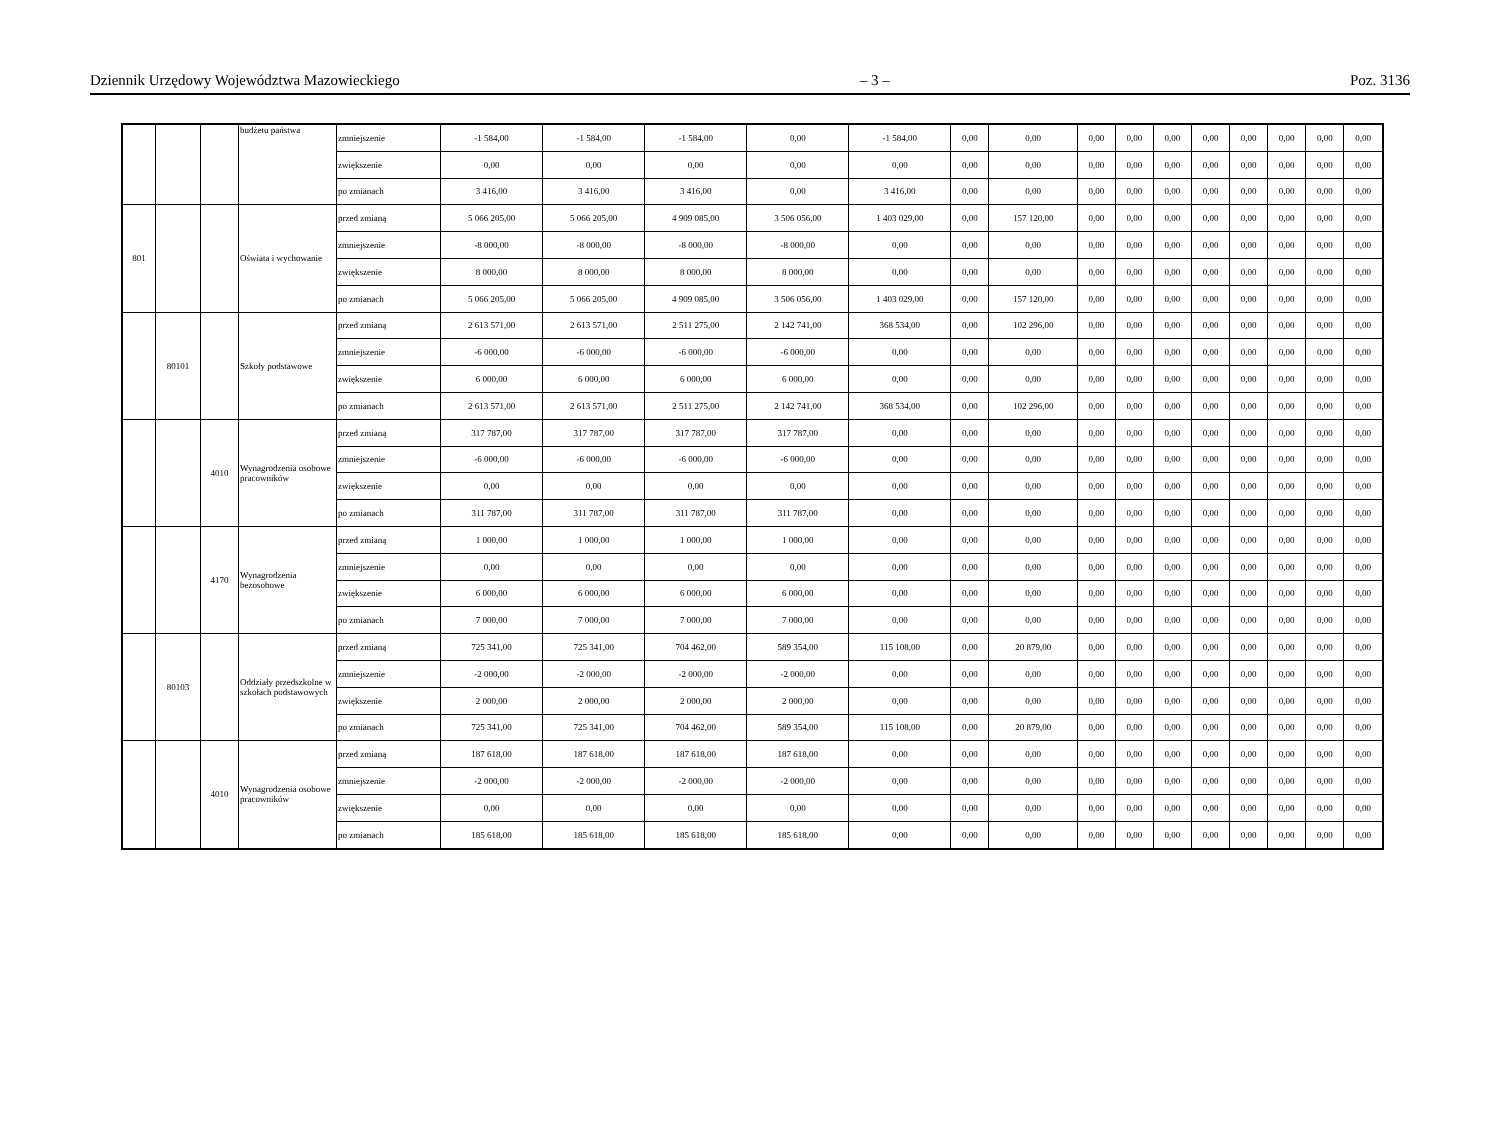Dziennik Urzędowy Województwa Mazowieckiego – 3 – Poz. 3136
| | | | budżetu państwa | zmniejszenie | -1 584,00 | -1 584,00 | -1 584,00 | 0,00 | -1 584,00 | 0,00 | 0,00 | 0,00 | 0,00 | 0,00 | 0,00 | 0,00 | 0,00 | 0,00 | 0,00 |
| | | | | zwiększenie | 0,00 | 0,00 | 0,00 | 0,00 | 0,00 | 0,00 | 0,00 | 0,00 | 0,00 | 0,00 | 0,00 | 0,00 | 0,00 | 0,00 | 0,00 |
| | | | | po zmianach | 3 416,00 | 3 416,00 | 3 416,00 | 0,00 | 3 416,00 | 0,00 | 0,00 | 0,00 | 0,00 | 0,00 | 0,00 | 0,00 | 0,00 | 0,00 | 0,00 |
| 801 | | | Oświata i wychowanie | przed zmianą | 5 066 205,00 | 5 066 205,00 | 4 909 085,00 | 3 506 056,00 | 1 403 029,00 | 0,00 | 157 120,00 | 0,00 | 0,00 | 0,00 | 0,00 | 0,00 | 0,00 | 0,00 | 0,00 |
| | | | | zmniejszenie | -8 000,00 | -8 000,00 | -8 000,00 | -8 000,00 | 0,00 | 0,00 | 0,00 | 0,00 | 0,00 | 0,00 | 0,00 | 0,00 | 0,00 | 0,00 | 0,00 |
| | | | | zwiększenie | 8 000,00 | 8 000,00 | 8 000,00 | 8 000,00 | 0,00 | 0,00 | 0,00 | 0,00 | 0,00 | 0,00 | 0,00 | 0,00 | 0,00 | 0,00 | 0,00 |
| | | | | po zmianach | 5 066 205,00 | 5 066 205,00 | 4 909 085,00 | 3 506 056,00 | 1 403 029,00 | 0,00 | 157 120,00 | 0,00 | 0,00 | 0,00 | 0,00 | 0,00 | 0,00 | 0,00 | 0,00 |
| | 80101 | | Szkoły podstawowe | przed zmianą | 2 613 571,00 | 2 613 571,00 | 2 511 275,00 | 2 142 741,00 | 368 534,00 | 0,00 | 102 296,00 | 0,00 | 0,00 | 0,00 | 0,00 | 0,00 | 0,00 | 0,00 | 0,00 |
| | | | | zmniejszenie | -6 000,00 | -6 000,00 | -6 000,00 | -6 000,00 | 0,00 | 0,00 | 0,00 | 0,00 | 0,00 | 0,00 | 0,00 | 0,00 | 0,00 | 0,00 | 0,00 |
| | | | | zwiększenie | 6 000,00 | 6 000,00 | 6 000,00 | 6 000,00 | 0,00 | 0,00 | 0,00 | 0,00 | 0,00 | 0,00 | 0,00 | 0,00 | 0,00 | 0,00 | 0,00 |
| | | | | po zmianach | 2 613 571,00 | 2 613 571,00 | 2 511 275,00 | 2 142 741,00 | 368 534,00 | 0,00 | 102 296,00 | 0,00 | 0,00 | 0,00 | 0,00 | 0,00 | 0,00 | 0,00 | 0,00 |
| | | 4010 | Wynagrodzenia osobowe pracowników | przed zmianą | 317 787,00 | 317 787,00 | 317 787,00 | 317 787,00 | 0,00 | 0,00 | 0,00 | 0,00 | 0,00 | 0,00 | 0,00 | 0,00 | 0,00 | 0,00 | 0,00 |
| | | | | zmniejszenie | -6 000,00 | -6 000,00 | -6 000,00 | -6 000,00 | 0,00 | 0,00 | 0,00 | 0,00 | 0,00 | 0,00 | 0,00 | 0,00 | 0,00 | 0,00 | 0,00 |
| | | | | zwiększenie | 0,00 | 0,00 | 0,00 | 0,00 | 0,00 | 0,00 | 0,00 | 0,00 | 0,00 | 0,00 | 0,00 | 0,00 | 0,00 | 0,00 | 0,00 |
| | | | | po zmianach | 311 787,00 | 311 787,00 | 311 787,00 | 311 787,00 | 0,00 | 0,00 | 0,00 | 0,00 | 0,00 | 0,00 | 0,00 | 0,00 | 0,00 | 0,00 | 0,00 |
| | | 4170 | Wynagrodzenia bezosobowe | przed zmianą | 1 000,00 | 1 000,00 | 1 000,00 | 1 000,00 | 0,00 | 0,00 | 0,00 | 0,00 | 0,00 | 0,00 | 0,00 | 0,00 | 0,00 | 0,00 | 0,00 |
| | | | | zmniejszenie | 0,00 | 0,00 | 0,00 | 0,00 | 0,00 | 0,00 | 0,00 | 0,00 | 0,00 | 0,00 | 0,00 | 0,00 | 0,00 | 0,00 | 0,00 |
| | | | | zwiększenie | 6 000,00 | 6 000,00 | 6 000,00 | 6 000,00 | 0,00 | 0,00 | 0,00 | 0,00 | 0,00 | 0,00 | 0,00 | 0,00 | 0,00 | 0,00 | 0,00 |
| | | | | po zmianach | 7 000,00 | 7 000,00 | 7 000,00 | 7 000,00 | 0,00 | 0,00 | 0,00 | 0,00 | 0,00 | 0,00 | 0,00 | 0,00 | 0,00 | 0,00 | 0,00 |
| | 80103 | | Oddziały przedszkolne w szkołach podstawowych | przed zmianą | 725 341,00 | 725 341,00 | 704 462,00 | 589 354,00 | 115 108,00 | 0,00 | 20 879,00 | 0,00 | 0,00 | 0,00 | 0,00 | 0,00 | 0,00 | 0,00 | 0,00 |
| | | | | zmniejszenie | -2 000,00 | -2 000,00 | -2 000,00 | -2 000,00 | 0,00 | 0,00 | 0,00 | 0,00 | 0,00 | 0,00 | 0,00 | 0,00 | 0,00 | 0,00 | 0,00 |
| | | | | zwiększenie | 2 000,00 | 2 000,00 | 2 000,00 | 2 000,00 | 0,00 | 0,00 | 0,00 | 0,00 | 0,00 | 0,00 | 0,00 | 0,00 | 0,00 | 0,00 | 0,00 |
| | | | | po zmianach | 725 341,00 | 725 341,00 | 704 462,00 | 589 354,00 | 115 108,00 | 0,00 | 20 879,00 | 0,00 | 0,00 | 0,00 | 0,00 | 0,00 | 0,00 | 0,00 | 0,00 |
| | | 4010 | Wynagrodzenia osobowe pracowników | przed zmianą | 187 618,00 | 187 618,00 | 187 618,00 | 187 618,00 | 0,00 | 0,00 | 0,00 | 0,00 | 0,00 | 0,00 | 0,00 | 0,00 | 0,00 | 0,00 | 0,00 |
| | | | | zmniejszenie | -2 000,00 | -2 000,00 | -2 000,00 | -2 000,00 | 0,00 | 0,00 | 0,00 | 0,00 | 0,00 | 0,00 | 0,00 | 0,00 | 0,00 | 0,00 | 0,00 |
| | | | | zwiększenie | 0,00 | 0,00 | 0,00 | 0,00 | 0,00 | 0,00 | 0,00 | 0,00 | 0,00 | 0,00 | 0,00 | 0,00 | 0,00 | 0,00 | 0,00 |
| | | | | po zmianach | 185 618,00 | 185 618,00 | 185 618,00 | 185 618,00 | 0,00 | 0,00 | 0,00 | 0,00 | 0,00 | 0,00 | 0,00 | 0,00 | 0,00 | 0,00 | 0,00 |